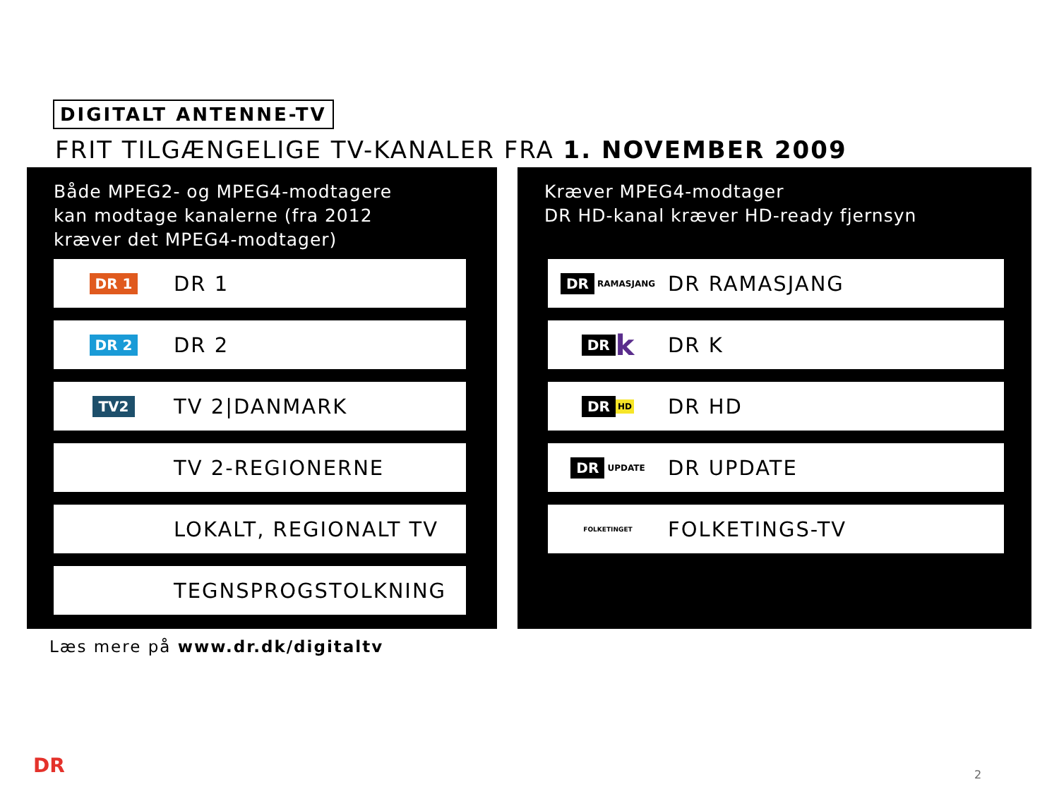DIGITALT ANTENNE-TV
FRIT TILGÆNGELIGE TV-KANALER FRA 1. NOVEMBER 2009
Både MPEG2- og MPEG4-modtagere
kan modtage kanalerne (fra 2012
kræver det MPEG4-modtager)
DR 1
DR 1
DR 2
DR 2
TV2
TV 2|DANMARK
TV 2-REGIONERNE
LOKALT, REGIONALT TV
TEGNSPROGSTOLKNING
Kræver MPEG4-modtager
DR HD-kanal kræver HD-ready fjernsyn
DR RAMASJANG
DR RAMASJANG
DR k
DR K
DR HD
DR HD
DR UPDATE
DR UPDATE
FOLKETINGET
FOLKETINGS-TV
Læs mere på www.dr.dk/digitaltv
DR 2